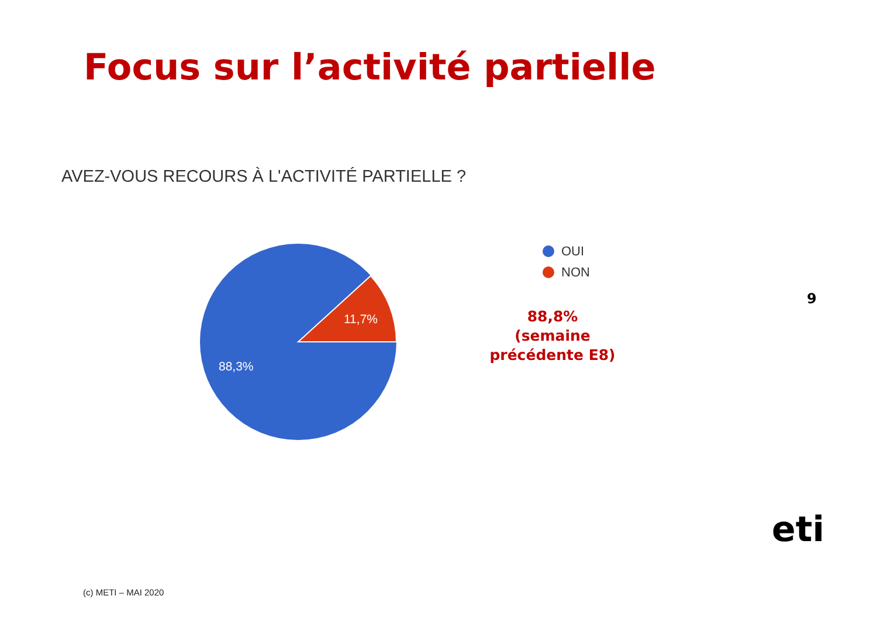Focus sur l’activité partielle
AVEZ-VOUS RECOURS À L'ACTIVITÉ PARTIELLE ?
11,7%
88,3%
OUI
NON
9
88,8% (semaine précédente E8)
eti
(c) METI – MAI 2020